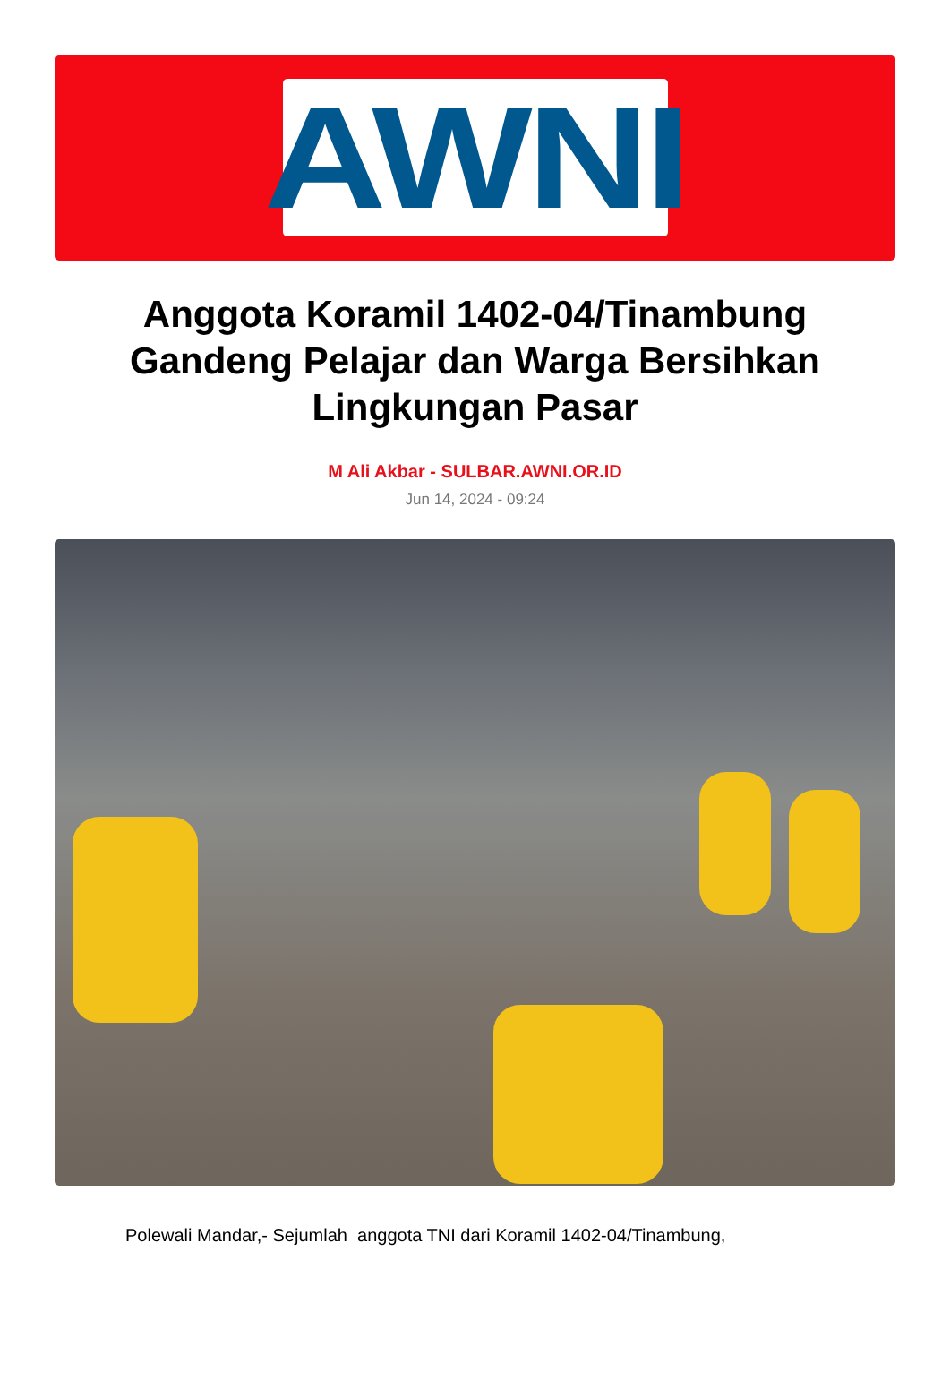AWNI
Anggota Koramil 1402-04/Tinambung Gandeng Pelajar dan Warga Bersihkan Lingkungan Pasar
M Ali Akbar - SULBAR.AWNI.OR.ID
Jun 14, 2024 - 09:24
Polewali Mandar,- Sejumlah anggota TNI dari Koramil 1402-04/Tinambung,